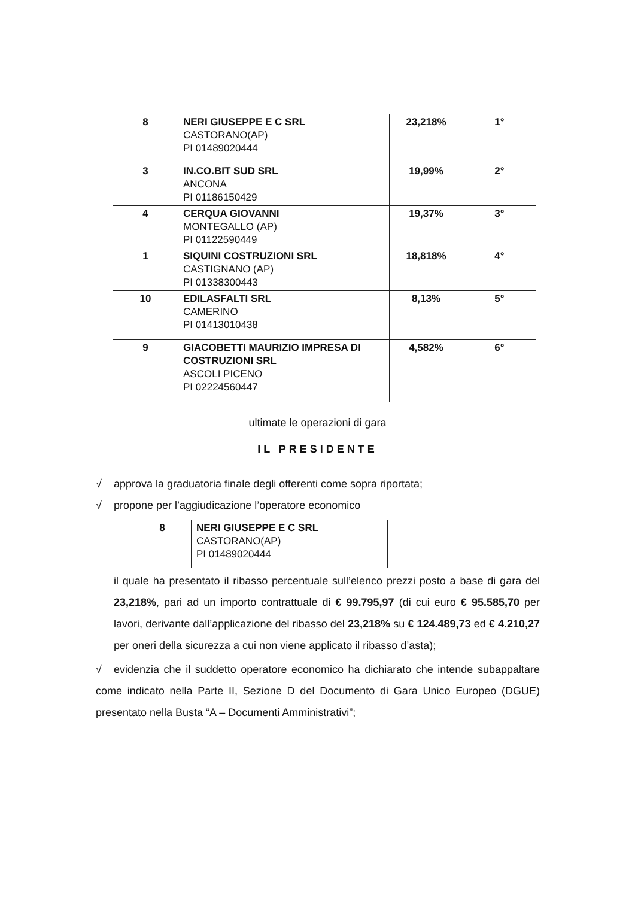| 8 | NERI GIUSEPPE E C SRL CASTORANO(AP) PI 01489020444 | 23,218% | 1° |
| 3 | IN.CO.BIT SUD SRL ANCONA PI 01186150429 | 19,99% | 2° |
| 4 | CERQUA GIOVANNI MONTEGALLO (AP) PI 01122590449 | 19,37% | 3° |
| 1 | SIQUINI COSTRUZIONI SRL CASTIGNANO (AP) PI 01338300443 | 18,818% | 4° |
| 10 | EDILASFALTI SRL CAMERINO PI 01413010438 | 8,13% | 5° |
| 9 | GIACOBETTI MAURIZIO IMPRESA DI COSTRUZIONI SRL ASCOLI PICENO PI 02224560447 | 4,582% | 6° |
ultimate le operazioni di gara
IL PRESIDENTE
√ approva la graduatoria finale degli offerenti come sopra riportata;
√ propone per l’aggiudicazione l’operatore economico
| 8 | NERI GIUSEPPE E C SRL CASTORANO(AP) PI 01489020444 |
il quale ha presentato il ribasso percentuale sull’elenco prezzi posto a base di gara del 23,218%, pari ad un importo contrattuale di € 99.795,97 (di cui euro € 95.585,70 per lavori, derivante dall’applicazione del ribasso del 23,218% su € 124.489,73 ed € 4.210,27 per oneri della sicurezza a cui non viene applicato il ribasso d’asta);
√ evidenzia che il suddetto operatore economico ha dichiarato che intende subappaltare come indicato nella Parte II, Sezione D del Documento di Gara Unico Europeo (DGUE) presentato nella Busta “A – Documenti Amministrativi”;